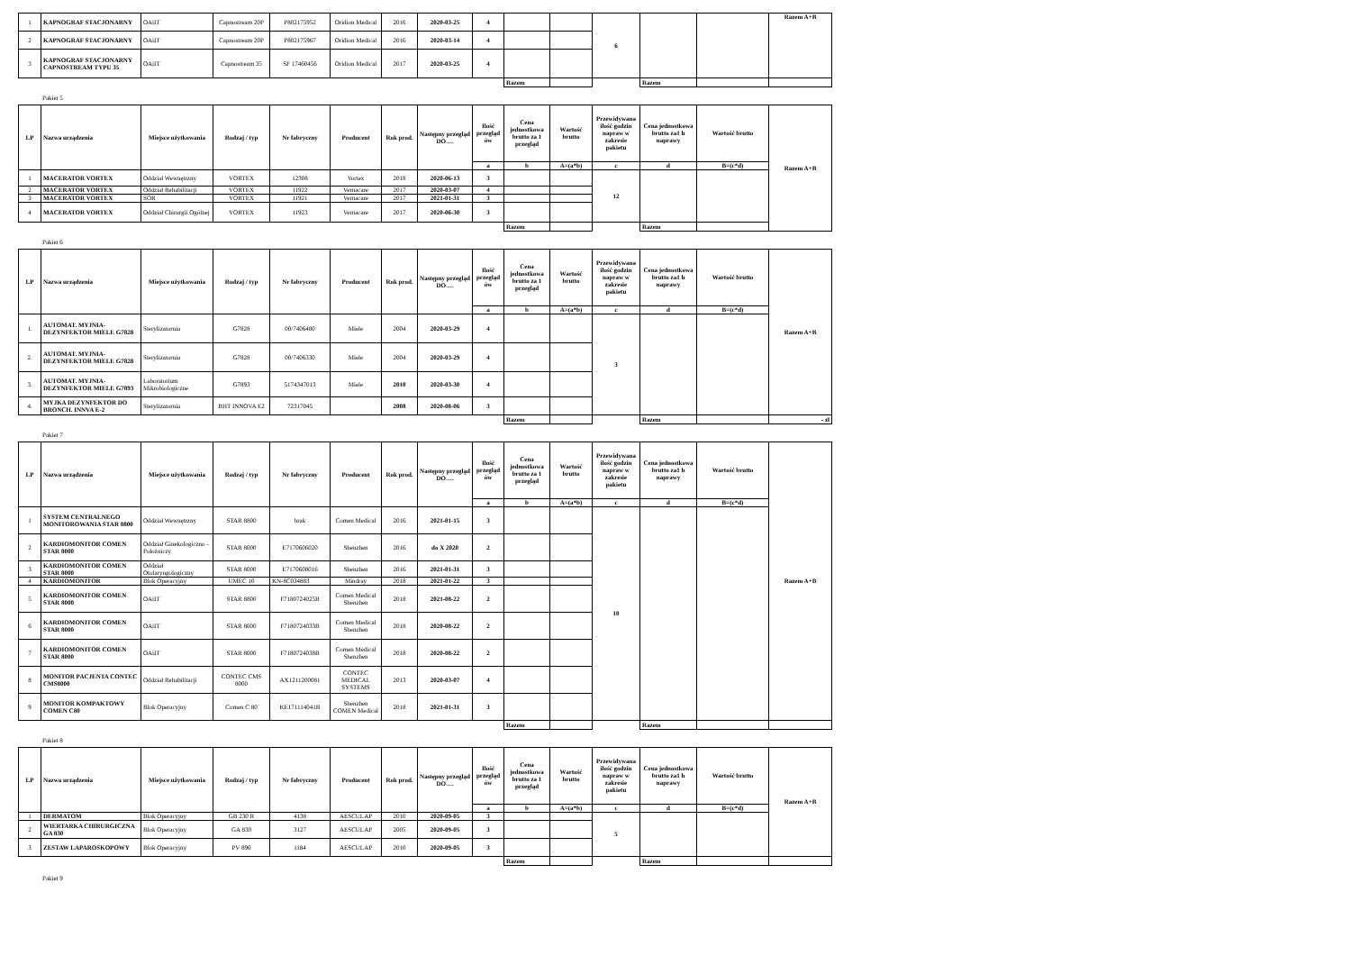| 1 | KAPNOGRAF STACJONARNY | OAiIT | Capnostream 20P | P802175952 | Oridion Medical | 2016 | 2020-03-25 | 4 | | | 6 | | | Razem A+B |
| 2 | KAPNOGRAF STACJONARNY | OAiIT | Capnostream 20P | P802175967 | Oridion Medical | 2016 | 2020-03-14 | 4 | | | | | | |
| 3 | KAPNOGRAF STACJONARNY CAPNOSTREAM TYPU 35 | OAiIT | Capnostream 35 | SF 17460456 | Oridion Medical | 2017 | 2020-03-25 | 4 | | | | | | |
| | | | | | | | | | Razem | | | Razem | | |
Pakiet 5
| LP | Nazwa urządzenia | Miejsce użytkowania | Rodzaj / typ | Nr fabryczny | Producent | Rok prod. | Następny przegląd DO…. | Ilość przegląd ów | Cena jednostkowa brutto za 1 przegląd | Wartość brutto | Przewidywana ilość godzin napraw w zakresie pakietu | Cena jednostkowa brutto za1 h naprawy | Wartość brutto | Razem A+B |
| --- | --- | --- | --- | --- | --- | --- | --- | --- | --- | --- | --- | --- | --- | --- |
| | | | | | | | | a | b | A=(a*b) | c | d | B=(c*d) | |
| 1 | MACERATOR VORTEX | Oddział Wewnętrzny | VORTEX | 12308 | Vortex | 2018 | 2020-06-13 | 3 | | | 12 | | | |
| 2 | MACERATOR VORTEX | Oddział Rehabilitacji | VORTEX | 11922 | Vernacare | 2017 | 2020-03-07 | 4 | | | | | | |
| 3 | MACERATOR VORTEX | SOR | VORTEX | 11921 | Vernacare | 2017 | 2021-01-31 | 3 | | | | | | |
| 4 | MACERATOR VORTEX | Oddział Chirurgii Ogólnej | VORTEX | 11923 | Vernacare | 2017 | 2020-06-30 | 3 | | | | | | |
| | | | | | | | | | Razem | | | Razem | | |
Pakiet 6
| LP | Nazwa urządzenia | Miejsce użytkowania | Rodzaj / typ | Nr fabryczny | Producent | Rok prod. | Następny przegląd DO…. | Ilość przegląd ów | Cena jednostkowa brutto za 1 przegląd | Wartość brutto | Przewidywana ilość godzin napraw w zakresie pakietu | Cena jednostkowa brutto za1 h naprawy | Wartość brutto | Razem A+B |
| --- | --- | --- | --- | --- | --- | --- | --- | --- | --- | --- | --- | --- | --- | --- |
| | | | | | | | | a | b | A=(a*b) | c | d | B=(c*d) | |
| 1. | AUTOMAT. MYJNIA-DEZYNFEKTOR MIELE G7828 | Sterylizatornia | G7828 | 00/7406480 | Miele | 2004 | 2020-03-29 | 4 | | | 3 | | | |
| 2. | AUTOMAT. MYJNIA-DEZYNFEKTOR MIELE G7828 | Sterylizatornia | G7828 | 00/7406330 | Miele | 2004 | 2020-03-29 | 4 | | | | | | |
| 3. | AUTOMAT. MYJNIA-DEZYNFEKTOR MIELE G7893 | Laboratorium Mikrobiologiczne | G7893 | 5174347013 | Miele | 2010 | 2020-03-30 | 4 | | | | | | |
| 4. | MYJKA DEZYNFEKTOR DO BRONCH. INNVA E-2 | Sterylizatornia | BHT INNOVA E2 | 72317045 | | 2008 | 2020-08-06 | 3 | | | | | | |
| | | | | | | | | | Razem | | | Razem | | - zł |
Pakiet 7
| LP | Nazwa urządzenia | Miejsce użytkowania | Rodzaj / typ | Nr fabryczny | Producent | Rok prod. | Następny przegląd DO…. | Ilość przegląd ów | Cena jednostkowa brutto za 1 przegląd | Wartość brutto | Przewidywana ilość godzin napraw w zakresie pakietu | Cena jednostkowa brutto za1 h naprawy | Wartość brutto | Razem A+B |
| --- | --- | --- | --- | --- | --- | --- | --- | --- | --- | --- | --- | --- | --- | --- |
| | | | | | | | | a | b | A=(a*b) | c | d | B=(c*d) | |
| 1 | SYSTEM CENTRALNEGO MONITOROWANIA STAR 8800 | Oddział Wewnętrzny | STAR 8800 | brak | Comen Medical | 2016 | 2021-01-15 | 3 | | | 10 | | | |
| 2 | KARDIOMONITOR COMEN STAR 8000 | Oddział Ginekologiczno - Położniczy | STAR 8000 | E7170606020 | Shenzhen | 2016 | do X 2020 | 2 | | | | | | |
| 3 | KARDIOMONITOR COMEN STAR 8000 | Oddział Otolaryngologiczny | STAR 8000 | E7170608016 | Shenzhen | 2016 | 2021-01-31 | 3 | | | | | | |
| 4 | KARDIOMONITOR | Blok Operacyjny | UMEC 10 | KN-8C034883 | Mindray | 2018 | 2021-01-22 | 3 | | | | | | |
| 5 | KARDIOMONITOR COMEN STAR 8000 | OAiIT | STAR 8800 | F7180724025B | Comen Medical Shenzhen | 2018 | 2021-08-22 | 2 | | | | | | |
| 6 | KARDIOMONITOR COMEN STAR 8000 | OAiIT | STAR 8000 | F7180724033B | Comen Medical Shenzhen | 2018 | 2020-08-22 | 2 | | | | | | |
| 7 | KARDIOMONITOR COMEN STAR 8000 | OAiIT | STAR 8000 | F7180724038B | Comen Medical Shenzhen | 2018 | 2020-08-22 | 2 | | | | | | |
| 8 | MONITOR PACJENTA CONTEC CMS8000 | Oddział Rehabilitacji | CONTEC CMS 8000 | AX1211200081 | CONTEC MEDICAL SYSTEMS | 2013 | 2020-03-07 | 4 | | | | | | |
| 9 | MONITOR KOMPAKTOWY COMEN C80 | Blok Operacyjny | Comen C 80 | KE171114041B | Shenzhen COMEN Medical | 2018 | 2021-01-31 | 3 | | | | | | |
| | | | | | | | | | Razem | | | Razem | | |
Pakiet 8
| LP | Nazwa urządzenia | Miejsce użytkowania | Rodzaj / typ | Nr fabryczny | Producent | Rok prod. | Następny przegląd DO…. | Ilość przegląd ów | Cena jednostkowa brutto za 1 przegląd | Wartość brutto | Przewidywana ilość godzin napraw w zakresie pakietu | Cena jednostkowa brutto za1 h naprawy | Wartość brutto | Razem A+B |
| --- | --- | --- | --- | --- | --- | --- | --- | --- | --- | --- | --- | --- | --- | --- |
| | | | | | | | | a | b | A=(a*b) | c | d | B=(c*d) | |
| 1 | DERMATOM | Blok Operacyjny | GB 230 R | 4138 | AESCULAP | 2010 | 2020-09-05 | 3 | | | 5 | | | |
| 2 | WIERTARKA CHIRURGICZNA GA 830 | Blok Operacyjny | GA 830 | 3127 | AESCULAP | 2005 | 2020-09-05 | 3 | | | | | | |
| 3 | ZESTAW LAPAROSKOPOWY | Blok Operacyjny | PV 890 | 1184 | AESCULAP | 2010 | 2020-09-05 | 3 | | | | | | |
| | | | | | | | | | Razem | | | Razem | | |
Pakiet 9